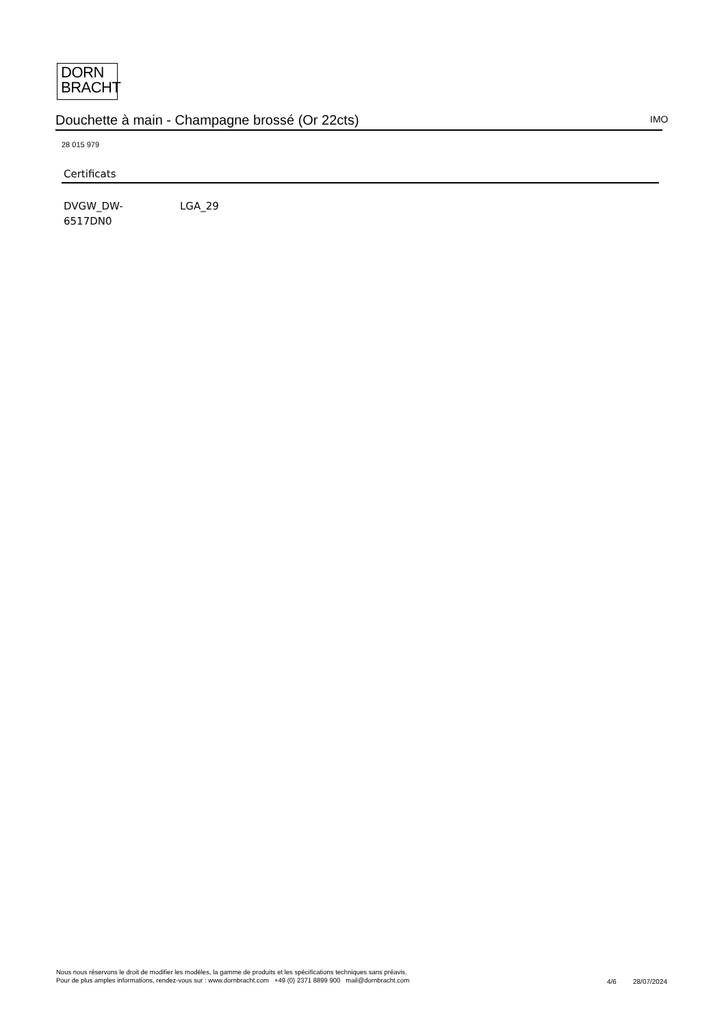DORN
BRACHT
Douchette à main - Champagne brossé (Or 22cts) IMO
28 015 979
Certificats
DVGW_DW-
6517DN0
LGA_29
Nous nous réservons le droit de modifier les modèles, la gamme de produits et les spécifications techniques sans préavis.
Pour de plus amples informations, rendez-vous sur : www.dornbracht.com +49 (0) 2371 8899 900 mail@dornbracht.com
4/6 28/07/2024